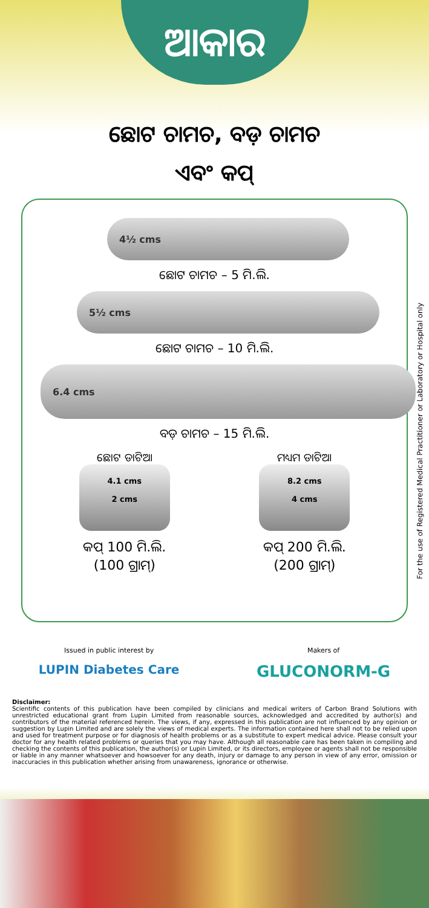ଆକାର
ଛୋଟ ଚାମଚ, ବଡ଼ ଚାମଚ
ଏବଂ କପ୍
4½ cms
ଛୋଟ ଚାମଚ – 5 ମି.ଲି.
5½ cms
ଛୋଟ ଚାମଚ – 10 ମି.ଲି.
6.4 cms
ବଡ଼ ଚାମଚ – 15 ମି.ଲି.
ଛୋଟ ଡାଟିଆ
4.1 cms
2 cms
କପ୍ 100 ମି.ଲି.
(100 ଗ୍ରାମ୍)
ମଧ୍ୟମ ଡାଟିଆ
8.2 cms
4 cms
କପ୍ 200 ମି.ଲି.
(200 ଗ୍ରାମ୍)
For the use of Registered Medical Practitioner or Laboratory or Hospital only
Issued in public interest by
LUPIN Diabetes Care
Makers of
GLUCONORM-G
Disclaimer:
Scientific contents of this publication have been compiled by clinicians and medical writers of Carbon Brand Solutions with unrestricted educational grant from Lupin Limited from reasonable sources, acknowledged and accredited by author(s) and contributors of the material referenced herein. The views, if any, expressed in this publication are not influenced by any opinion or suggestion by Lupin Limited and are solely the views of medical experts. The information contained here shall not to be relied upon and used for treatment purpose or for diagnosis of health problems or as a substitute to expert medical advice. Please consult your doctor for any health related problems or queries that you may have. Although all reasonable care has been taken in compiling and checking the contents of this publication, the author(s) or Lupin Limited, or its directors, employee or agents shall not be responsible or liable in any manner whatsoever and howsoever for any death, injury or damage to any person in view of any error, omission or inaccuracies in this publication whether arising from unawareness, ignorance or otherwise.